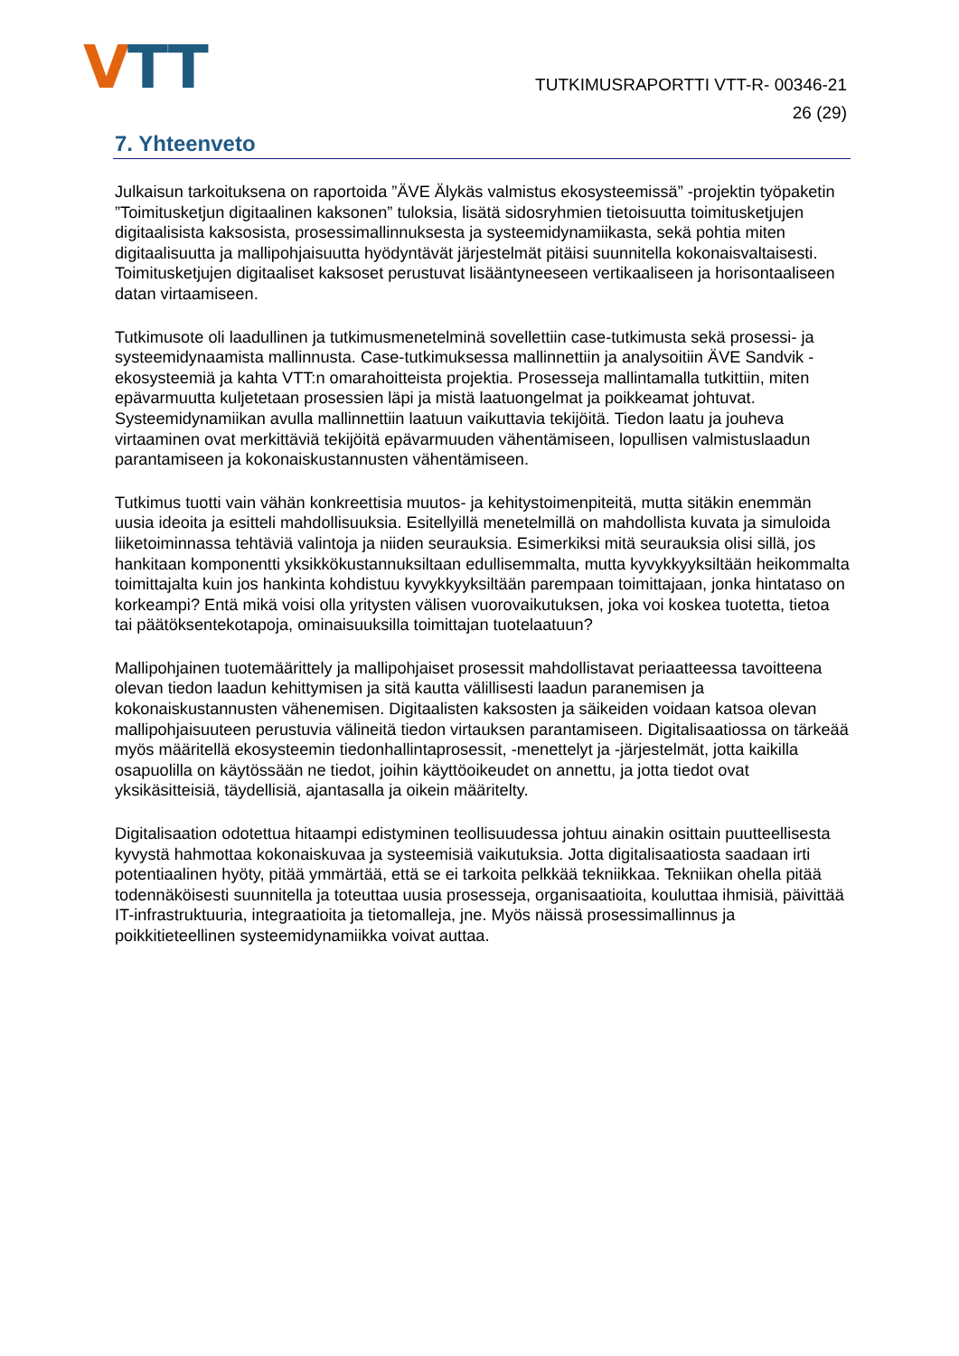VTT
TUTKIMUSRAPORTTI VTT-R- 00346-21
26 (29)
7. Yhteenveto
Julkaisun tarkoituksena on raportoida ”ÄVE Älykäs valmistus ekosysteemissä” -projektin työpaketin ”Toimitusketjun digitaalinen kaksonen” tuloksia, lisätä sidosryhmien tietoisuutta toimitusketjujen digitaalisista kaksosista, prosessimallinnuksesta ja systeemidynamiikasta, sekä pohtia miten digitaalisuutta ja mallipohjaisuutta hyödyntävät järjestelmät pitäisi suunnitella kokonaisvaltaisesti. Toimitusketjujen digitaaliset kaksoset perustuvat lisääntyneeseen vertikaaliseen ja horisontaaliseen datan virtaamiseen.
Tutkimusote oli laadullinen ja tutkimusmenetelminä sovellettiin case-tutkimusta sekä prosessi- ja systeemidynaamista mallinnusta. Case-tutkimuksessa mallinnettiin ja analysoitiin ÄVE Sandvik -ekosysteemiä ja kahta VTT:n omarahoitteista projektia. Prosesseja mallintamalla tutkittiin, miten epävarmuutta kuljetetaan prosessien läpi ja mistä laatuongelmat ja poikkeamat johtuvat. Systeemidynamiikan avulla mallinnettiin laatuun vaikuttavia tekijöitä. Tiedon laatu ja jouheva virtaaminen ovat merkittäviä tekijöitä epävarmuuden vähentämiseen, lopullisen valmistuslaadun parantamiseen ja kokonaiskustannusten vähentämiseen.
Tutkimus tuotti vain vähän konkreettisia muutos- ja kehitystoimenpiteitä, mutta sitäkin enemmän uusia ideoita ja esitteli mahdollisuuksia. Esitellyillä menetelmillä on mahdollista kuvata ja simuloida liiketoiminnassa tehtäviä valintoja ja niiden seurauksia. Esimerkiksi mitä seurauksia olisi sillä, jos hankitaan komponentti yksikkökustannuksiltaan edullisemmalta, mutta kyvykkyyksiltään heikommalta toimittajalta kuin jos hankinta kohdistuu kyvykkyyksiltään parempaan toimittajaan, jonka hintataso on korkeampi? Entä mikä voisi olla yritysten välisen vuorovaikutuksen, joka voi koskea tuotetta, tietoa tai päätöksentekotapoja, ominaisuuksilla toimittajan tuotelaatuun?
Mallipohjainen tuotemäärittely ja mallipohjaiset prosessit mahdollistavat periaatteessa tavoitteena olevan tiedon laadun kehittymisen ja sitä kautta välillisesti laadun paranemisen ja kokonaiskustannusten vähenemisen. Digitaalisten kaksosten ja säikeiden voidaan katsoa olevan mallipohjaisuuteen perustuvia välineitä tiedon virtauksen parantamiseen. Digitalisaatiossa on tärkeää myös määritellä ekosysteemin tiedonhallintaprosessit, -menettelyt ja -järjestelmät, jotta kaikilla osapuolilla on käytössään ne tiedot, joihin käyttöoikeudet on annettu, ja jotta tiedot ovat yksikäsitteisiä, täydellisiä, ajantasalla ja oikein määritelty.
Digitalisaation odotettua hitaampi edistyminen teollisuudessa johtuu ainakin osittain puutteellisesta kyvystä hahmottaa kokonaiskuvaa ja systeemisiä vaikutuksia. Jotta digitalisaatiosta saadaan irti potentiaalinen hyöty, pitää ymmärtää, että se ei tarkoita pelkkää tekniikkaa. Tekniikan ohella pitää todennäköisesti suunnitella ja toteuttaa uusia prosesseja, organisaatioita, kouluttaa ihmisiä, päivittää IT-infrastruktuuria, integraatioita ja tietomalleja, jne. Myös näissä prosessimallinnus ja poikkitieteellinen systeemidynamiikka voivat auttaa.